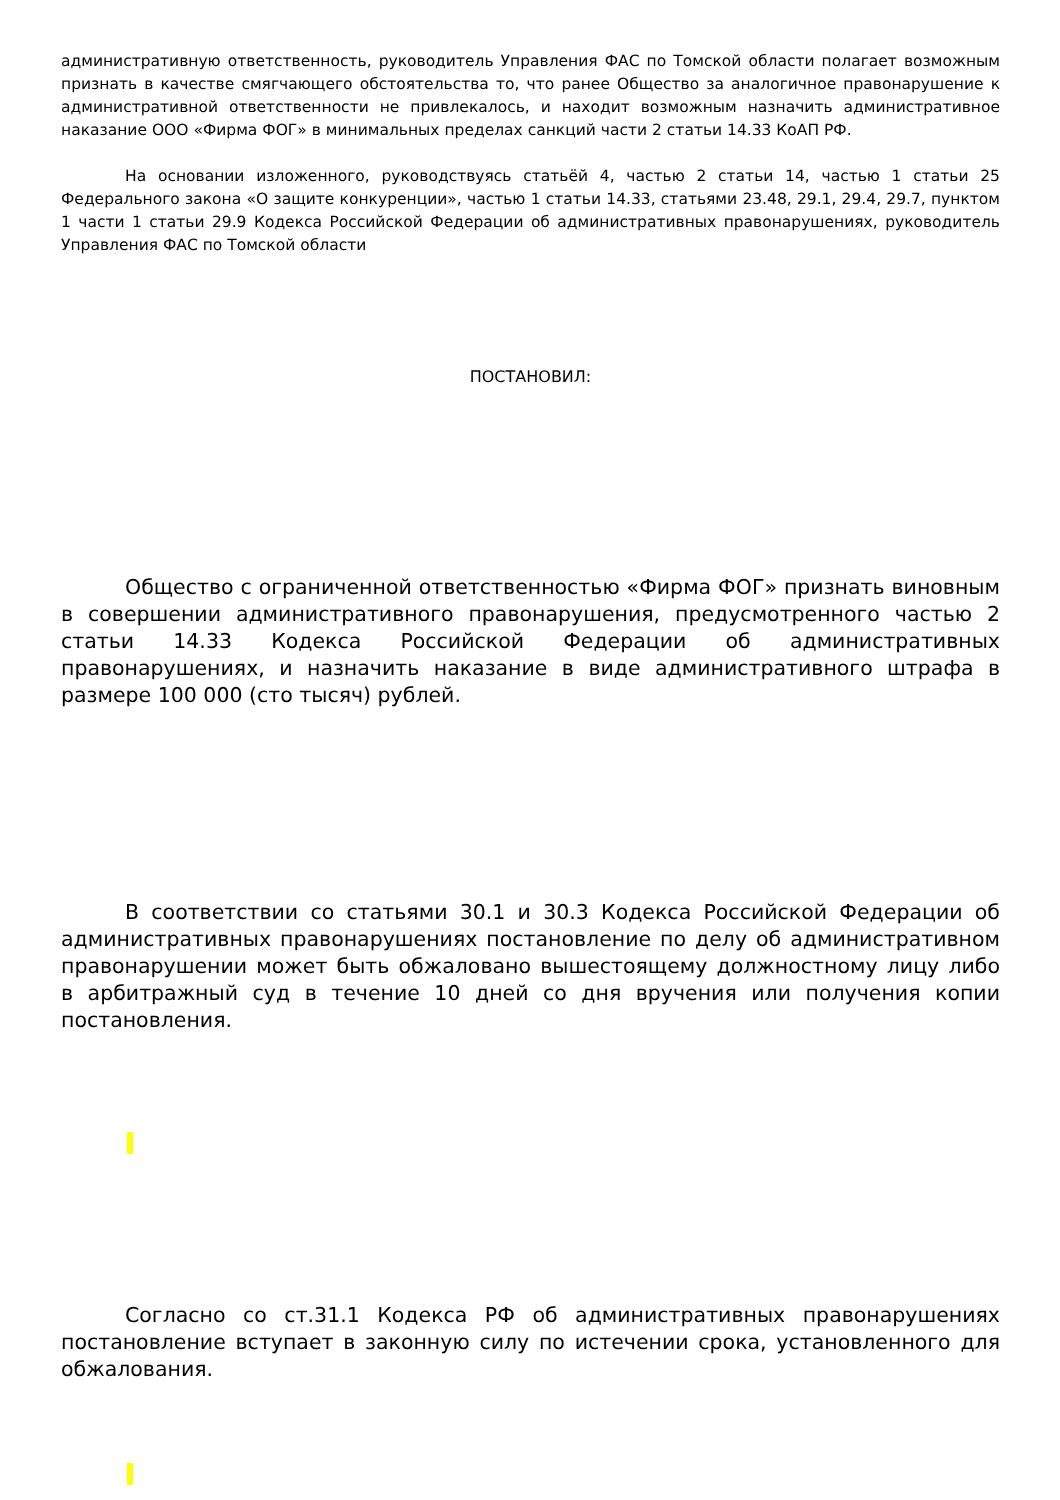административную ответственность, руководитель Управления ФАС по Томской области полагает возможным признать в качестве смягчающего обстоятельства то, что ранее Общество за аналогичное правонарушение к административной ответственности не привлекалось, и находит возможным назначить административное наказание ООО «Фирма ФОГ» в минимальных пределах санкций части 2 статьи 14.33 КоАП РФ.
На основании изложенного, руководствуясь статьёй 4, частью 2 статьи 14, частью 1 статьи 25 Федерального закона «О защите конкуренции», частью 1 статьи 14.33, статьями 23.48, 29.1, 29.4, 29.7, пунктом 1 части 1 статьи 29.9 Кодекса Российской Федерации об административных правонарушениях, руководитель Управления ФАС по Томской области
ПОСТАНОВИЛ:
Общество с ограниченной ответственностью «Фирма ФОГ» признать виновным в совершении административного правонарушения, предусмотренного частью 2 статьи 14.33 Кодекса Российской Федерации об административных правонарушениях, и назначить наказание в виде административного штрафа в размере 100 000 (сто тысяч) рублей.
В соответствии со статьями 30.1 и 30.3 Кодекса Российской Федерации об административных правонарушениях постановление по делу об административном правонарушении может быть обжаловано вышестоящему должностному лицу либо в арбитражный суд в течение 10 дней со дня вручения или получения копии постановления.
Согласно со ст.31.1 Кодекса РФ об административных правонарушениях постановление вступает в законную силу по истечении срока, установленного для обжалования.